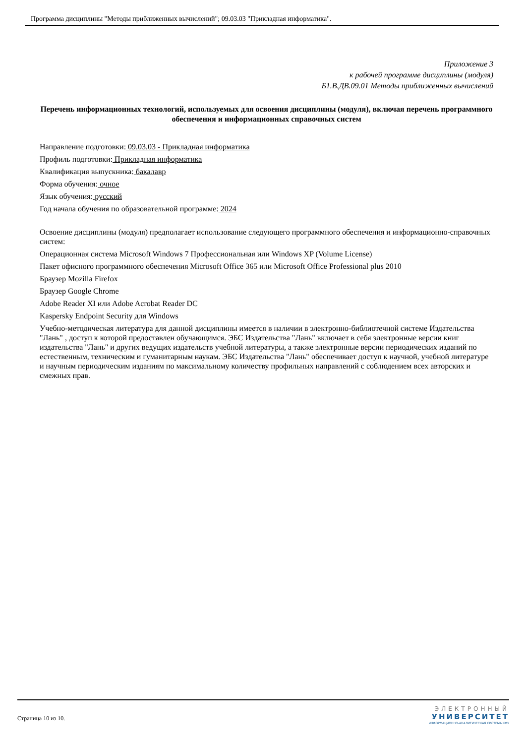Программа дисциплины "Методы приближенных вычислений"; 09.03.03 "Прикладная информатика".
Приложение 3
к рабочей программе дисциплины (модуля)
Б1.В.ДВ.09.01 Методы приближенных вычислений
Перечень информационных технологий, используемых для освоения дисциплины (модуля), включая перечень программного обеспечения и информационных справочных систем
Направление подготовки: 09.03.03 - Прикладная информатика
Профиль подготовки: Прикладная информатика
Квалификация выпускника: бакалавр
Форма обучения: очное
Язык обучения: русский
Год начала обучения по образовательной программе: 2024
Освоение дисциплины (модуля) предполагает использование следующего программного обеспечения и информационно-справочных систем:
Операционная система Microsoft Windows 7 Профессиональная или Windows XP (Volume License)
Пакет офисного программного обеспечения Microsoft Office 365 или Microsoft Office Professional plus 2010
Браузер Mozilla Firefox
Браузер Google Chrome
Adobe Reader XI или Adobe Acrobat Reader DC
Kaspersky Endpoint Security для Windows
Учебно-методическая литература для данной дисциплины имеется в наличии в электронно-библиотечной системе Издательства "Лань" , доступ к которой предоставлен обучающимся. ЭБС Издательства "Лань" включает в себя электронные версии книг издательства "Лань" и других ведущих издательств учебной литературы, а также электронные версии периодических изданий по естественным, техническим и гуманитарным наукам. ЭБС Издательства "Лань" обеспечивает доступ к научной, учебной литературе и научным периодическим изданиям по максимальному количеству профильных направлений с соблюдением всех авторских и смежных прав.
Страница 10 из 10.
ЭЛЕКТРОННЫЙ
УНИВЕРСИТЕТ
ИНФОРМАЦИОННО-АНАЛИТИЧЕСКАЯ СИСТЕМА КФУ